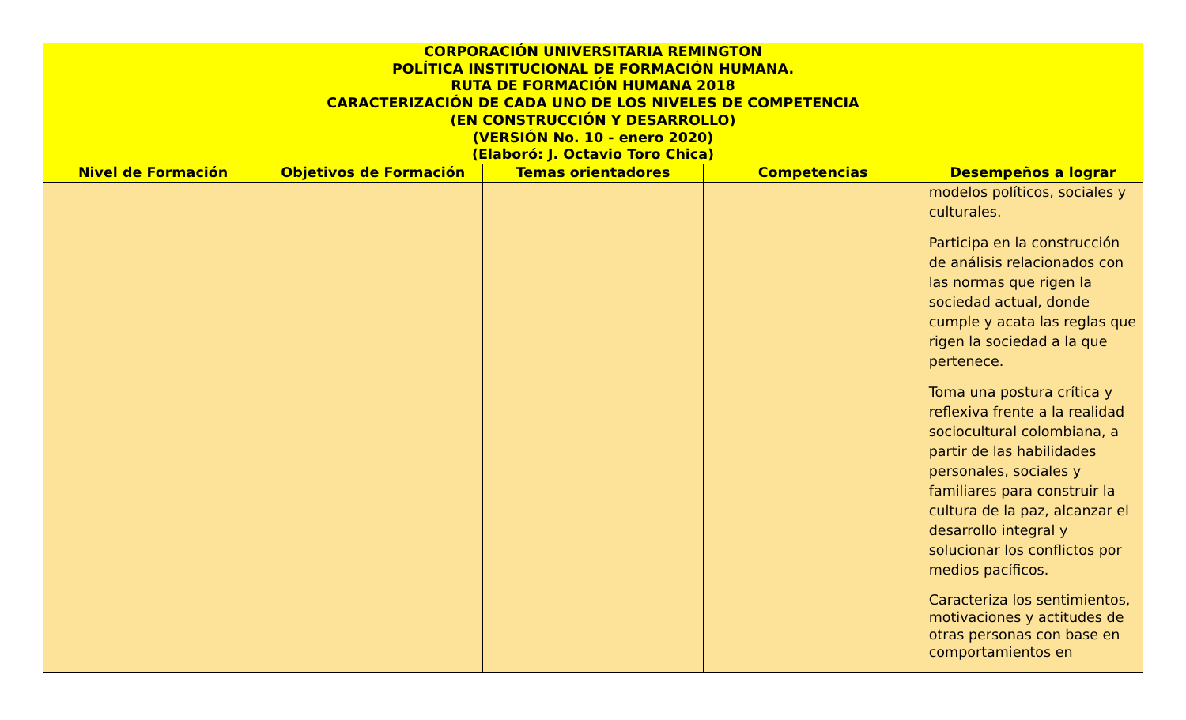| CORPORACIÓN UNIVERSITARIA REMINGTON POLÍTICA INSTITUCIONAL DE FORMACIÓN HUMANA. RUTA DE FORMACIÓN HUMANA 2018 CARACTERIZACIÓN DE CADA UNO DE LOS NIVELES DE COMPETENCIA (EN CONSTRUCCIÓN Y DESARROLLO) (VERSIÓN No. 10 - enero 2020) (Elaboró: J. Octavio Toro Chica) | | | | |
| Nivel de Formación | Objetivos de Formación | Temas orientadores | Competencias | Desempeños a lograr |
| | | | | modelos políticos, sociales y culturales. Participa en la construcción de análisis relacionados con las normas que rigen la sociedad actual, donde cumple y acata las reglas que rigen la sociedad a la que pertenece. Toma una postura crítica y reflexiva frente a la realidad sociocultural colombiana, a partir de las habilidades personales, sociales y familiares para construir la cultura de la paz, alcanzar el desarrollo integral y solucionar los conflictos por medios pacíficos. Caracteriza los sentimientos, motivaciones y actitudes de otras personas con base en comportamientos en |